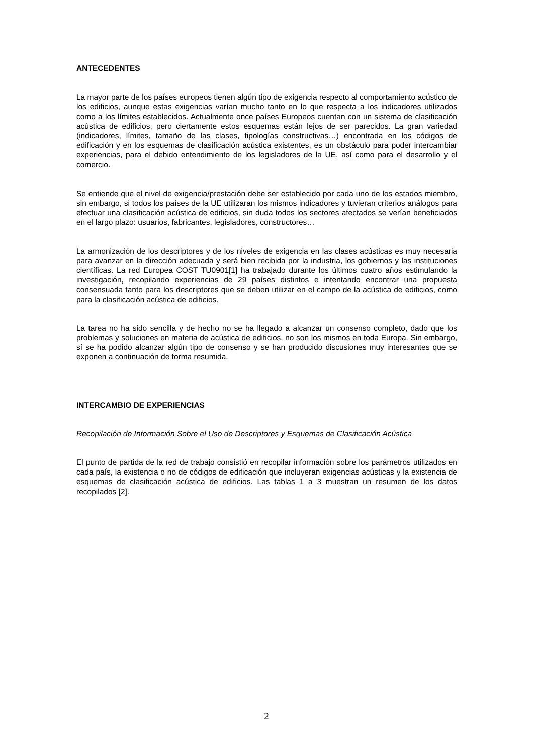ANTECEDENTES
La mayor parte de los países europeos tienen algún tipo de exigencia respecto al comportamiento acústico de los edificios, aunque estas exigencias varían mucho tanto en lo que respecta a los indicadores utilizados como a los límites establecidos. Actualmente once países Europeos cuentan con un sistema de clasificación acústica de edificios, pero ciertamente estos esquemas están lejos de ser parecidos. La gran variedad (indicadores, límites, tamaño de las clases, tipologías constructivas…) encontrada en los códigos de edificación y en los esquemas de clasificación acústica existentes, es un obstáculo para poder intercambiar experiencias, para el debido entendimiento de los legisladores de la UE, así como para el desarrollo y el comercio.
Se entiende que el nivel de exigencia/prestación debe ser establecido por cada uno de los estados miembro, sin embargo, si todos los países de la UE utilizaran los mismos indicadores y tuvieran criterios análogos para efectuar una clasificación acústica de edificios, sin duda todos los sectores afectados se verían beneficiados en el largo plazo: usuarios, fabricantes, legisladores, constructores…
La armonización de los descriptores y de los niveles de exigencia en las clases acústicas es muy necesaria para avanzar en la dirección adecuada y será bien recibida por la industria, los gobiernos y las instituciones científicas. La red Europea COST TU0901[1] ha trabajado durante los últimos cuatro años estimulando la investigación, recopilando experiencias de 29 países distintos e intentando encontrar una propuesta consensuada tanto para los descriptores que se deben utilizar en el campo de la acústica de edificios, como para la clasificación acústica de edificios.
La tarea no ha sido sencilla y de hecho no se ha llegado a alcanzar un consenso completo, dado que los problemas y soluciones en materia de acústica de edificios, no son los mismos en toda Europa. Sin embargo, sí se ha podido alcanzar algún tipo de consenso y se han producido discusiones muy interesantes que se exponen a continuación de forma resumida.
INTERCAMBIO DE EXPERIENCIAS
Recopilación de Información Sobre el Uso de Descriptores y Esquemas de Clasificación Acústica
El punto de partida de la red de trabajo consistió en recopilar información sobre los parámetros utilizados en cada país, la existencia o no de códigos de edificación que incluyeran exigencias acústicas y la existencia de esquemas de clasificación acústica de edificios. Las tablas 1 a 3 muestran un resumen de los datos recopilados [2].
2